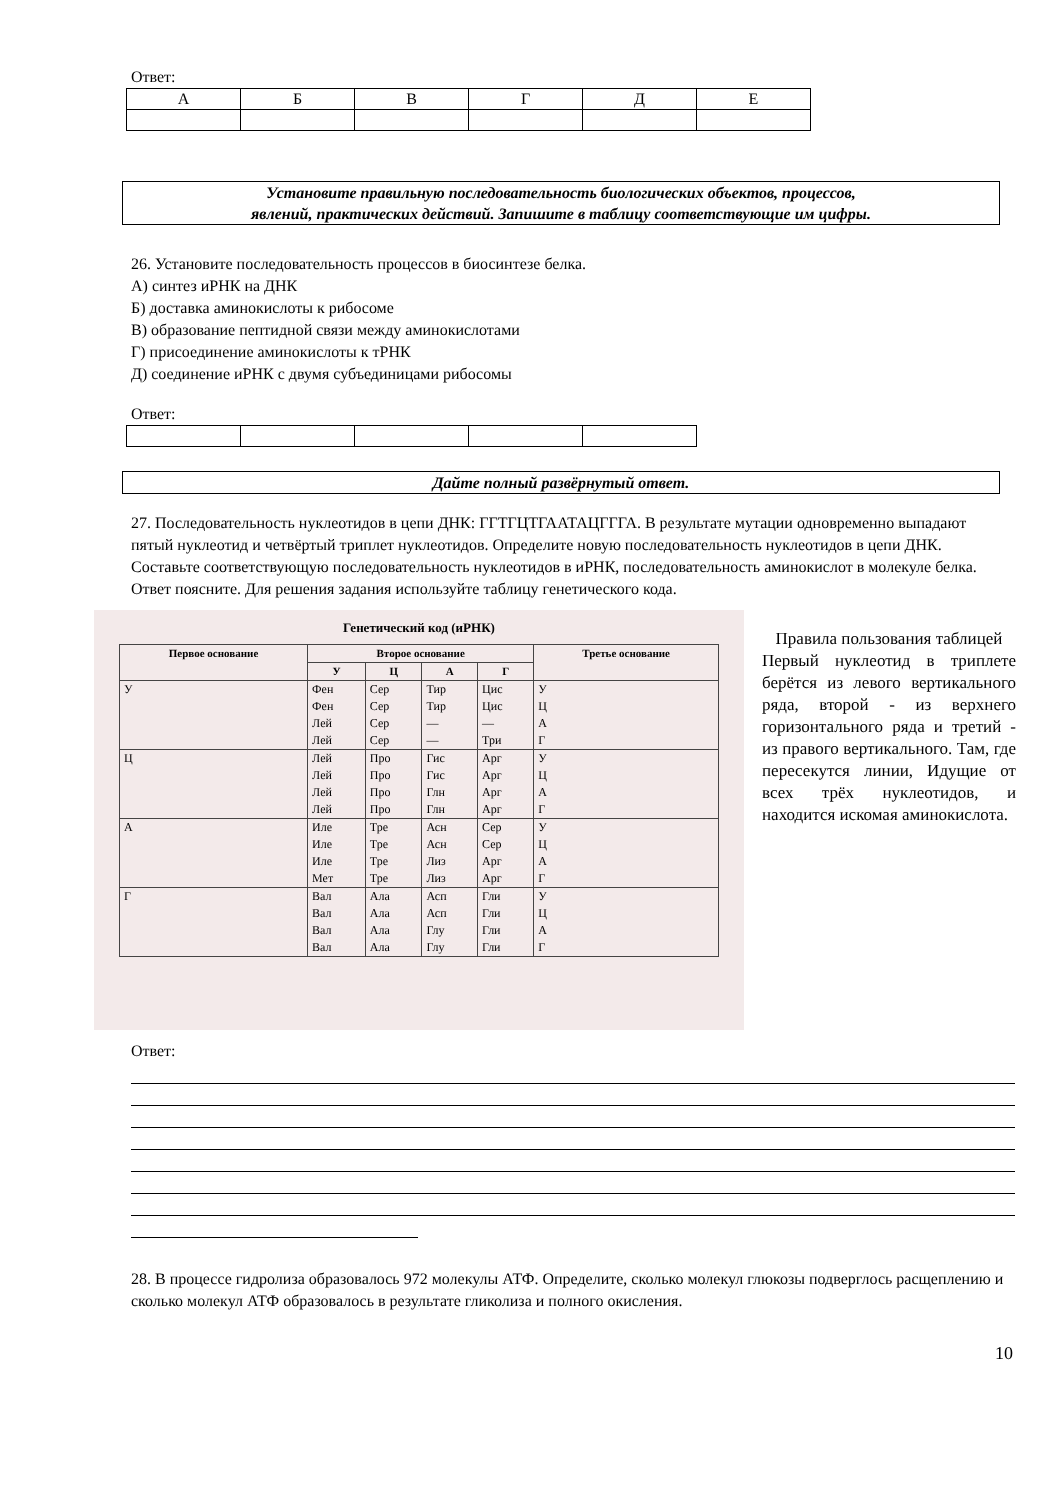Ответ:
| А | Б | В | Г | Д | Е |
Установите правильную последовательность биологических объектов, процессов,
явлений, практических действий. Запишите в таблицу соответствующие им цифры.
26. Установите последовательность процессов в биосинтезе белка.
А) синтез иРНК на ДНК
Б) доставка аминокислоты к рибосоме
В) образование пептидной связи между аминокислотами
Г) присоединение аминокислоты к тРНК
Д) соединение иРНК с двумя субъединицами рибосомы
Ответ:
Дайте полный развёрнутый ответ.
27. Последовательность нуклеотидов в цепи ДНК: ГГТГЦТГААТАЦГГГА. В результате мутации одновременно выпадают пятый нуклеотид и четвёртый триплет нуклеотидов. Определите новую последовательность нуклеотидов в цепи ДНК. Составьте соответствующую последовательность нуклеотидов в иРНК, последовательность аминокислот в молекуле белка. Ответ поясните. Для решения задания используйте таблицу генетического кода.
Генетический код (иРНК)
| Первое основание | Второе основание | | | | Третье основание |
| --- | --- | --- | --- | --- | --- |
| | У | Ц | А | Г | |
| У | Фен Фен Лей Лей | Сер Сер Сер Сер | Тир Тир — — | Цис Цис — Три | У Ц А Г |
| Ц | Лей Лей Лей Лей | Про Про Про Про | Гис Гис Глн Глн | Арг Арг Арг Арг | У Ц А Г |
| А | Иле Иле Иле Мет | Тре Тре Тре Тре | Асн Асн Лиз Лиз | Сер Сер Арг Арг | У Ц А Г |
| Г | Вал Вал Вал Вал | Ала Ала Ала Ала | Асп Асп Глу Глу | Гли Гли Гли Гли | У Ц А Г |
Правила пользования таблицей
Первый нуклеотид в триплете берётся из левого вертикального ряда, второй - из верхнего горизонтального ряда и третий - из правого вертикального. Там, где пересекутся линии, Идущие от всех трёх нуклеотидов, и находится искомая аминокислота.
Ответ:
28. В процессе гидролиза образовалось 972 молекулы АТФ. Определите, сколько молекул глюкозы подверглось расщеплению и сколько молекул АТФ образовалось в результате гликолиза и полного окисления.
10